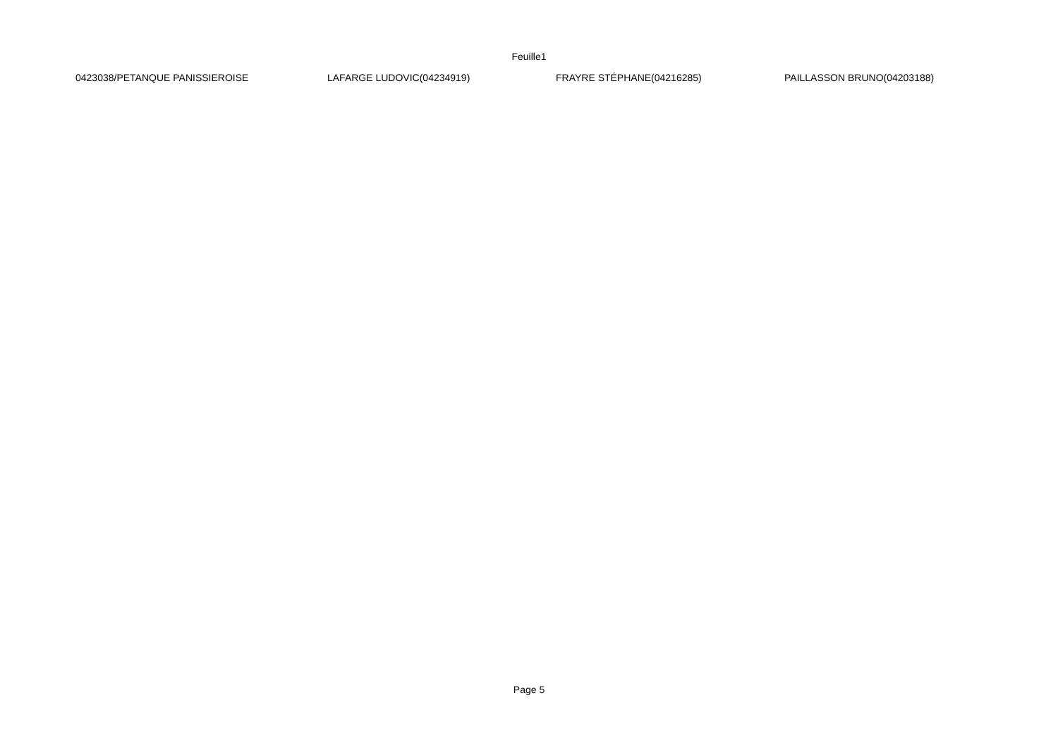Feuille1
| 0423038/PETANQUE PANISSIEROISE | LAFARGE LUDOVIC(04234919) | FRAYRE STÉPHANE(04216285) | PAILLASSON BRUNO(04203188) |
Page 5